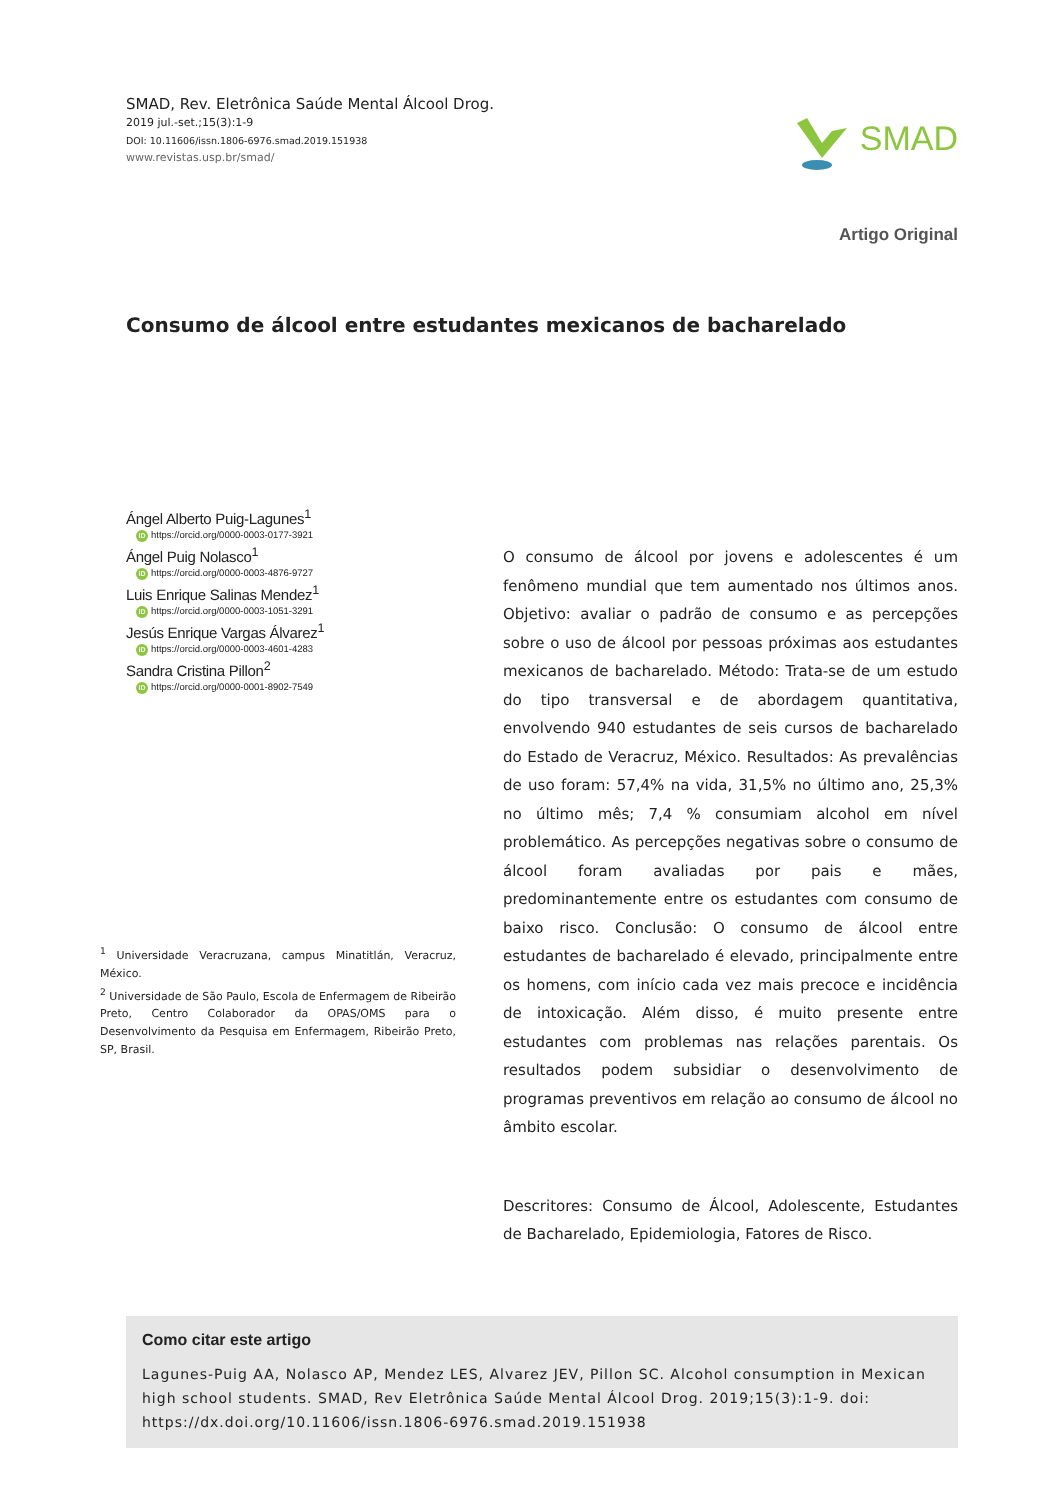SMAD, Rev. Eletrônica Saúde Mental Álcool Drog.
2019 jul.-set.;15(3):1-9
DOI: 10.11606/issn.1806-6976.smad.2019.151938
www.revistas.usp.br/smad/
SMAD
Artigo Original
Consumo de álcool entre estudantes mexicanos de bacharelado
Ángel Alberto Puig-Lagunes<sup>1</sup>
iD https://orcid.org/0000-0003-0177-3921
Ángel Puig Nolasco<sup>1</sup>
iD https://orcid.org/0000-0003-4876-9727
Luis Enrique Salinas Mendez<sup>1</sup>
iD https://orcid.org/0000-0003-1051-3291
Jesús Enrique Vargas Álvarez<sup>1</sup>
iD https://orcid.org/0000-0003-4601-4283
Sandra Cristina Pillon<sup>2</sup>
iD https://orcid.org/0000-0001-8902-7549
<sup>1</sup> Universidade Veracruzana, campus Minatitlán, Veracruz, México.
<sup>2</sup> Universidade de São Paulo, Escola de Enfermagem de Ribeirão Preto, Centro Colaborador da OPAS/OMS para o Desenvolvimento da Pesquisa em Enfermagem, Ribeirão Preto, SP, Brasil.
O consumo de álcool por jovens e adolescentes é um fenômeno mundial que tem aumentado nos últimos anos. Objetivo: avaliar o padrão de consumo e as percepções sobre o uso de álcool por pessoas próximas aos estudantes mexicanos de bacharelado. Método: Trata-se de um estudo do tipo transversal e de abordagem quantitativa, envolvendo 940 estudantes de seis cursos de bacharelado do Estado de Veracruz, México. Resultados: As prevalências de uso foram: 57,4% na vida, 31,5% no último ano, 25,3% no último mês; 7,4 % consumiam alcohol em nível problemático. As percepções negativas sobre o consumo de álcool foram avaliadas por pais e mães, predominantemente entre os estudantes com consumo de baixo risco. Conclusão: O consumo de álcool entre estudantes de bacharelado é elevado, principalmente entre os homens, com início cada vez mais precoce e incidência de intoxicação. Além disso, é muito presente entre estudantes com problemas nas relações parentais. Os resultados podem subsidiar o desenvolvimento de programas preventivos em relação ao consumo de álcool no âmbito escolar.
Descritores: Consumo de Álcool, Adolescente, Estudantes de Bacharelado, Epidemiologia, Fatores de Risco.
Como citar este artigo
Lagunes-Puig AA, Nolasco AP, Mendez LES, Alvarez JEV, Pillon SC. Alcohol consumption in Mexican high school students. SMAD, Rev Eletrônica Saúde Mental Álcool Drog. 2019;15(3):1-9. doi: https://dx.doi.org/10.11606/issn.1806-6976.smad.2019.151938